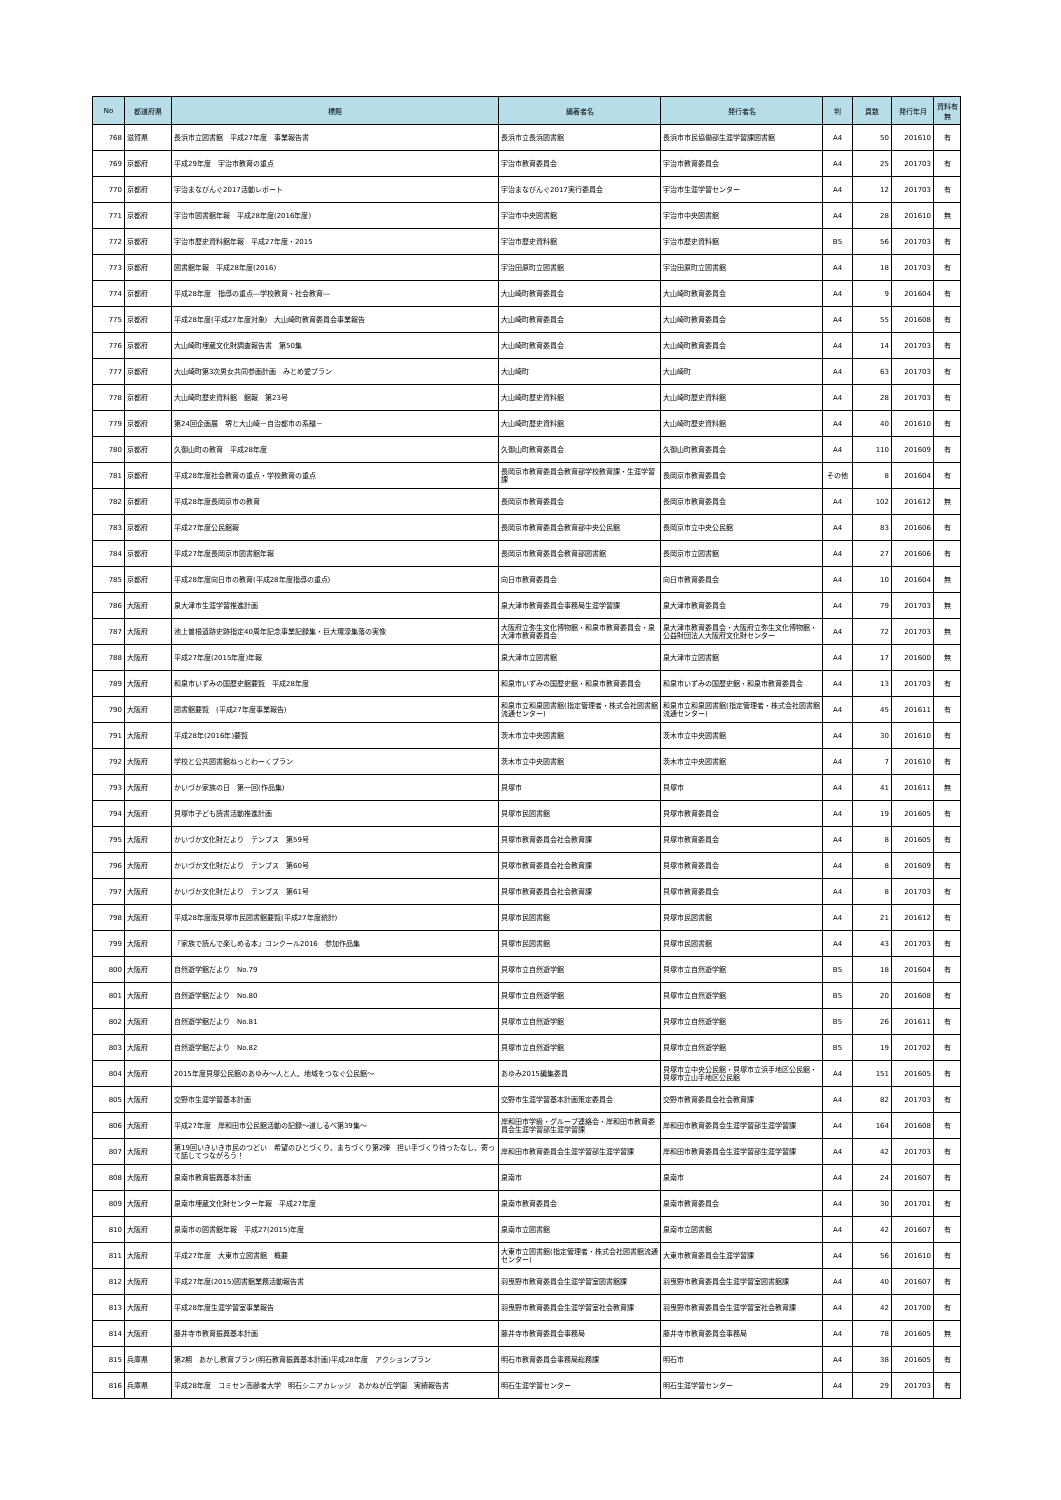| No | 都道府県 | 標題 | 編著者名 | 発行者名 | 判 | 頁数 | 発行年月 | 資料有無 |
| --- | --- | --- | --- | --- | --- | --- | --- | --- |
| 768 | 滋賀県 | 長浜市立図書館 平成27年度 事業報告書 | 長浜市立長浜図書館 | 長浜市市民協働部生涯学習課図書館 | A4 | 50 | 201610 | 有 |
| 769 | 京都府 | 平成29年度 宇治市教育の重点 | 宇治市教育委員会 | 宇治市教育委員会 | A4 | 25 | 201703 | 有 |
| 770 | 京都府 | 宇治まなびんぐ2017活動レポート | 宇治まなびんぐ2017実行委員会 | 宇治市生涯学習センター | A4 | 12 | 201703 | 有 |
| 771 | 京都府 | 宇治市図書館年報 平成28年度(2016年度) | 宇治市中央図書館 | 宇治市中央図書館 | A4 | 28 | 201610 | 無 |
| 772 | 京都府 | 宇治市歴史資料館年報 平成27年度・2015 | 宇治市歴史資料館 | 宇治市歴史資料館 | B5 | 56 | 201703 | 有 |
| 773 | 京都府 | 図書館年報 平成28年度(2016) | 宇治田原町立図書館 | 宇治田原町立図書館 | A4 | 18 | 201703 | 有 |
| 774 | 京都府 | 平成28年度 指導の重点―学校教育・社会教育― | 大山崎町教育委員会 | 大山崎町教育委員会 | A4 | 9 | 201604 | 有 |
| 775 | 京都府 | 平成28年度(平成27年度対象) 大山崎町教育委員会事業報告 | 大山崎町教育委員会 | 大山崎町教育委員会 | A4 | 55 | 201608 | 有 |
| 776 | 京都府 | 大山崎町埋蔵文化財調査報告書 第50集 | 大山崎町教育委員会 | 大山崎町教育委員会 | A4 | 14 | 201703 | 有 |
| 777 | 京都府 | 大山崎町第3次男女共同参画計画 みとめ愛プラン | 大山崎町 | 大山崎町 | A4 | 63 | 201703 | 有 |
| 778 | 京都府 | 大山崎町歴史資料館 館報 第23号 | 大山崎町歴史資料館 | 大山崎町歴史資料館 | A4 | 28 | 201703 | 有 |
| 779 | 京都府 | 第24回企画展 堺と大山崎－自治都市の系譜－ | 大山崎町歴史資料館 | 大山崎町歴史資料館 | A4 | 40 | 201610 | 有 |
| 780 | 京都府 | 久御山町の教育 平成28年度 | 久御山町教育委員会 | 久御山町教育委員会 | A4 | 110 | 201609 | 有 |
| 781 | 京都府 | 平成28年度社会教育の重点・学校教育の重点 | 長岡京市教育委員会教育部学校教育課・生涯学習課 | 長岡京市教育委員会 | その他 | 8 | 201604 | 有 |
| 782 | 京都府 | 平成28年度長岡京市の教育 | 長岡京市教育委員会 | 長岡京市教育委員会 | A4 | 102 | 201612 | 無 |
| 783 | 京都府 | 平成27年度公民館報 | 長岡京市教育委員会教育部中央公民館 | 長岡京市立中央公民館 | A4 | 83 | 201606 | 有 |
| 784 | 京都府 | 平成27年度長岡京市図書館年報 | 長岡京市教育委員会教育部図書館 | 長岡京市立図書館 | A4 | 27 | 201606 | 有 |
| 785 | 京都府 | 平成28年度向日市の教育(平成28年度指導の重点) | 向日市教育委員会 | 向日市教育委員会 | A4 | 10 | 201604 | 無 |
| 786 | 大阪府 | 泉大津市生涯学習推進計画 | 泉大津市教育委員会事務局生涯学習課 | 泉大津市教育委員会 | A4 | 79 | 201703 | 無 |
| 787 | 大阪府 | 池上曽根遺跡史跡指定40周年記念事業記録集・巨大環濠集落の実像 | 大阪府立弥生文化博物館・和泉市教育委員会・泉大津市教育委員会 | 泉大津市教育委員会・大阪府立弥生文化博物館・公益財団法人大阪府文化財センター | A4 | 72 | 201703 | 無 |
| 788 | 大阪府 | 平成27年度(2015年度)年報 | 泉大津市立図書館 | 泉大津市立図書館 | A4 | 17 | 201600 | 無 |
| 789 | 大阪府 | 和泉市いずみの国歴史館要覧 平成28年度 | 和泉市いずみの国歴史館・和泉市教育委員会 | 和泉市いずみの国歴史館・和泉市教育委員会 | A4 | 13 | 201703 | 有 |
| 790 | 大阪府 | 図書館要覧 (平成27年度事業報告) | 和泉市立和泉図書館(指定管理者・株式会社図書館流通センター) | 和泉市立和泉図書館(指定管理者・株式会社図書館流通センター) | A4 | 45 | 201611 | 有 |
| 791 | 大阪府 | 平成28年(2016年)要覧 | 茨木市立中央図書館 | 茨木市立中央図書館 | A4 | 30 | 201610 | 有 |
| 792 | 大阪府 | 学校と公共図書館ねっとわーくプラン | 茨木市立中央図書館 | 茨木市立中央図書館 | A4 | 7 | 201610 | 有 |
| 793 | 大阪府 | かいづか家族の日 第一回(作品集) | 貝塚市 | 貝塚市 | A4 | 41 | 201611 | 無 |
| 794 | 大阪府 | 貝塚市子ども読書活動推進計画 | 貝塚市民図書館 | 貝塚市教育委員会 | A4 | 19 | 201605 | 有 |
| 795 | 大阪府 | かいづか文化財だより テンプス 第59号 | 貝塚市教育委員会社会教育課 | 貝塚市教育委員会 | A4 | 8 | 201605 | 有 |
| 796 | 大阪府 | かいづか文化財だより テンプス 第60号 | 貝塚市教育委員会社会教育課 | 貝塚市教育委員会 | A4 | 8 | 201609 | 有 |
| 797 | 大阪府 | かいづか文化財だより テンプス 第61号 | 貝塚市教育委員会社会教育課 | 貝塚市教育委員会 | A4 | 8 | 201703 | 有 |
| 798 | 大阪府 | 平成28年度版貝塚市民図書館要覧(平成27年度統計) | 貝塚市民図書館 | 貝塚市民図書館 | A4 | 21 | 201612 | 有 |
| 799 | 大阪府 | 「家族で読んで楽しめる本」コンクール2016 参加作品集 | 貝塚市民図書館 | 貝塚市民図書館 | A4 | 43 | 201703 | 有 |
| 800 | 大阪府 | 自然遊学館だより No.79 | 貝塚市立自然遊学館 | 貝塚市立自然遊学館 | B5 | 18 | 201604 | 有 |
| 801 | 大阪府 | 自然遊学館だより No.80 | 貝塚市立自然遊学館 | 貝塚市立自然遊学館 | B5 | 20 | 201608 | 有 |
| 802 | 大阪府 | 自然遊学館だより No.81 | 貝塚市立自然遊学館 | 貝塚市立自然遊学館 | B5 | 26 | 201611 | 有 |
| 803 | 大阪府 | 自然遊学館だより No.82 | 貝塚市立自然遊学館 | 貝塚市立自然遊学館 | B5 | 19 | 201702 | 有 |
| 804 | 大阪府 | 2015年度貝塚公民館のあゆみ～人と人、地域をつなぐ公民館～ | あゆみ2015編集委員 | 貝塚市立中央公民館・貝塚市立浜手地区公民館・貝塚市立山手地区公民館 | A4 | 151 | 201605 | 有 |
| 805 | 大阪府 | 交野市生涯学習基本計画 | 交野市生涯学習基本計画策定委員会 | 交野市教育委員会社会教育課 | A4 | 82 | 201703 | 有 |
| 806 | 大阪府 | 平成27年度 岸和田市公民館活動の記録～道しるべ第39集～ | 岸和田市学級・グループ連絡会・岸和田市教育委員会生涯学習部生涯学習課 | 岸和田市教育委員会生涯学習部生涯学習課 | A4 | 164 | 201608 | 有 |
| 807 | 大阪府 | 第19回いきいき市民のつどい 希望のひとづくり、まちづくり第2弾 担い手づくり待ったなし、寄って話してつながろう！ | 岸和田市教育委員会生涯学習部生涯学習課 | 岸和田市教育委員会生涯学習部生涯学習課 | A4 | 42 | 201703 | 有 |
| 808 | 大阪府 | 泉南市教育振興基本計画 | 泉南市 | 泉南市 | A4 | 24 | 201607 | 有 |
| 809 | 大阪府 | 泉南市埋蔵文化財センター年報 平成27年度 | 泉南市教育委員会 | 泉南市教育委員会 | A4 | 30 | 201701 | 有 |
| 810 | 大阪府 | 泉南市の図書館年報 平成27(2015)年度 | 泉南市立図書館 | 泉南市立図書館 | A4 | 42 | 201607 | 有 |
| 811 | 大阪府 | 平成27年度 大東市立図書館 概要 | 大東市立図書館(指定管理者・株式会社図書館流通センター) | 大東市教育委員会生涯学習課 | A4 | 56 | 201610 | 有 |
| 812 | 大阪府 | 平成27年度(2015)図書館業務活動報告書 | 羽曳野市教育委員会生涯学習室図書館課 | 羽曳野市教育委員会生涯学習室図書館課 | A4 | 40 | 201607 | 有 |
| 813 | 大阪府 | 平成28年度生涯学習室事業報告 | 羽曳野市教育委員会生涯学習室社会教育課 | 羽曳野市教育委員会生涯学習室社会教育課 | A4 | 42 | 201700 | 有 |
| 814 | 大阪府 | 藤井寺市教育振興基本計画 | 藤井寺市教育委員会事務局 | 藤井寺市教育委員会事務局 | A4 | 78 | 201605 | 無 |
| 815 | 兵庫県 | 第2期 あかし教育プラン(明石教育振興基本計画)平成28年度 アクションプラン | 明石市教育委員会事務局総務課 | 明石市 | A4 | 38 | 201605 | 有 |
| 816 | 兵庫県 | 平成28年度 コミセン高齢者大学 明石シニアカレッジ あかねが丘学園 実績報告書 | 明石生涯学習センター | 明石生涯学習センター | A4 | 29 | 201703 | 有 |